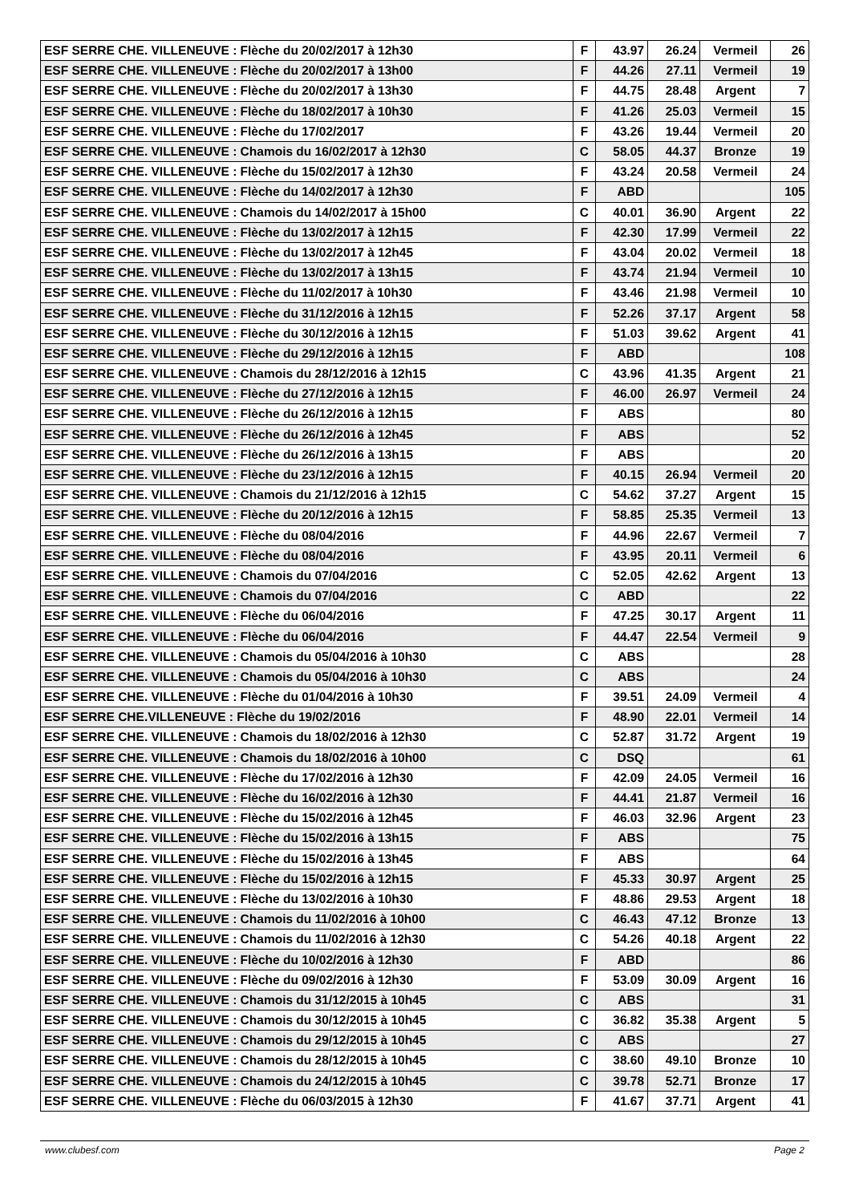| ESF SERRE CHE. VILLENEUVE : Flèche du 20/02/2017 à 12h30 | F | 43.97 | 26.24 | Vermeil | 26 |
| ESF SERRE CHE. VILLENEUVE : Flèche du 20/02/2017 à 13h00 | F | 44.26 | 27.11 | Vermeil | 19 |
| ESF SERRE CHE. VILLENEUVE : Flèche du 20/02/2017 à 13h30 | F | 44.75 | 28.48 | Argent | 7 |
| ESF SERRE CHE. VILLENEUVE : Flèche du 18/02/2017 à 10h30 | F | 41.26 | 25.03 | Vermeil | 15 |
| ESF SERRE CHE. VILLENEUVE : Flèche du 17/02/2017 | F | 43.26 | 19.44 | Vermeil | 20 |
| ESF SERRE CHE. VILLENEUVE : Chamois du 16/02/2017 à 12h30 | C | 58.05 | 44.37 | Bronze | 19 |
| ESF SERRE CHE. VILLENEUVE : Flèche du 15/02/2017 à 12h30 | F | 43.24 | 20.58 | Vermeil | 24 |
| ESF SERRE CHE. VILLENEUVE : Flèche du 14/02/2017 à 12h30 | F | ABD | | | 105 |
| ESF SERRE CHE. VILLENEUVE : Chamois du 14/02/2017 à 15h00 | C | 40.01 | 36.90 | Argent | 22 |
| ESF SERRE CHE. VILLENEUVE : Flèche du 13/02/2017 à 12h15 | F | 42.30 | 17.99 | Vermeil | 22 |
| ESF SERRE CHE. VILLENEUVE : Flèche du 13/02/2017 à 12h45 | F | 43.04 | 20.02 | Vermeil | 18 |
| ESF SERRE CHE. VILLENEUVE : Flèche du 13/02/2017 à 13h15 | F | 43.74 | 21.94 | Vermeil | 10 |
| ESF SERRE CHE. VILLENEUVE : Flèche du 11/02/2017 à 10h30 | F | 43.46 | 21.98 | Vermeil | 10 |
| ESF SERRE CHE. VILLENEUVE : Flèche du 31/12/2016 à 12h15 | F | 52.26 | 37.17 | Argent | 58 |
| ESF SERRE CHE. VILLENEUVE : Flèche du 30/12/2016 à 12h15 | F | 51.03 | 39.62 | Argent | 41 |
| ESF SERRE CHE. VILLENEUVE : Flèche du 29/12/2016 à 12h15 | F | ABD | | | 108 |
| ESF SERRE CHE. VILLENEUVE : Chamois du 28/12/2016 à 12h15 | C | 43.96 | 41.35 | Argent | 21 |
| ESF SERRE CHE. VILLENEUVE : Flèche du 27/12/2016 à 12h15 | F | 46.00 | 26.97 | Vermeil | 24 |
| ESF SERRE CHE. VILLENEUVE : Flèche du 26/12/2016 à 12h15 | F | ABS | | | 80 |
| ESF SERRE CHE. VILLENEUVE : Flèche du 26/12/2016 à 12h45 | F | ABS | | | 52 |
| ESF SERRE CHE. VILLENEUVE : Flèche du 26/12/2016 à 13h15 | F | ABS | | | 20 |
| ESF SERRE CHE. VILLENEUVE : Flèche du 23/12/2016 à 12h15 | F | 40.15 | 26.94 | Vermeil | 20 |
| ESF SERRE CHE. VILLENEUVE : Chamois du 21/12/2016 à 12h15 | C | 54.62 | 37.27 | Argent | 15 |
| ESF SERRE CHE. VILLENEUVE : Flèche du 20/12/2016 à 12h15 | F | 58.85 | 25.35 | Vermeil | 13 |
| ESF SERRE CHE. VILLENEUVE : Flèche du 08/04/2016 | F | 44.96 | 22.67 | Vermeil | 7 |
| ESF SERRE CHE. VILLENEUVE : Flèche du 08/04/2016 | F | 43.95 | 20.11 | Vermeil | 6 |
| ESF SERRE CHE. VILLENEUVE : Chamois du 07/04/2016 | C | 52.05 | 42.62 | Argent | 13 |
| ESF SERRE CHE. VILLENEUVE : Chamois du 07/04/2016 | C | ABD | | | 22 |
| ESF SERRE CHE. VILLENEUVE : Flèche du 06/04/2016 | F | 47.25 | 30.17 | Argent | 11 |
| ESF SERRE CHE. VILLENEUVE : Flèche du 06/04/2016 | F | 44.47 | 22.54 | Vermeil | 9 |
| ESF SERRE CHE. VILLENEUVE : Chamois du 05/04/2016 à 10h30 | C | ABS | | | 28 |
| ESF SERRE CHE. VILLENEUVE : Chamois du 05/04/2016 à 10h30 | C | ABS | | | 24 |
| ESF SERRE CHE. VILLENEUVE : Flèche du 01/04/2016 à 10h30 | F | 39.51 | 24.09 | Vermeil | 4 |
| ESF SERRE CHE.VILLENEUVE : Flèche du 19/02/2016 | F | 48.90 | 22.01 | Vermeil | 14 |
| ESF SERRE CHE. VILLENEUVE : Chamois du 18/02/2016 à 12h30 | C | 52.87 | 31.72 | Argent | 19 |
| ESF SERRE CHE. VILLENEUVE : Chamois du 18/02/2016 à 10h00 | C | DSQ | | | 61 |
| ESF SERRE CHE. VILLENEUVE : Flèche du 17/02/2016 à 12h30 | F | 42.09 | 24.05 | Vermeil | 16 |
| ESF SERRE CHE. VILLENEUVE : Flèche du 16/02/2016 à 12h30 | F | 44.41 | 21.87 | Vermeil | 16 |
| ESF SERRE CHE. VILLENEUVE : Flèche du 15/02/2016 à 12h45 | F | 46.03 | 32.96 | Argent | 23 |
| ESF SERRE CHE. VILLENEUVE : Flèche du 15/02/2016 à 13h15 | F | ABS | | | 75 |
| ESF SERRE CHE. VILLENEUVE : Flèche du 15/02/2016 à 13h45 | F | ABS | | | 64 |
| ESF SERRE CHE. VILLENEUVE : Flèche du 15/02/2016 à 12h15 | F | 45.33 | 30.97 | Argent | 25 |
| ESF SERRE CHE. VILLENEUVE : Flèche du 13/02/2016 à 10h30 | F | 48.86 | 29.53 | Argent | 18 |
| ESF SERRE CHE. VILLENEUVE : Chamois du 11/02/2016 à 10h00 | C | 46.43 | 47.12 | Bronze | 13 |
| ESF SERRE CHE. VILLENEUVE : Chamois du 11/02/2016 à 12h30 | C | 54.26 | 40.18 | Argent | 22 |
| ESF SERRE CHE. VILLENEUVE : Flèche du 10/02/2016 à 12h30 | F | ABD | | | 86 |
| ESF SERRE CHE. VILLENEUVE : Flèche du 09/02/2016 à 12h30 | F | 53.09 | 30.09 | Argent | 16 |
| ESF SERRE CHE. VILLENEUVE : Chamois du 31/12/2015 à 10h45 | C | ABS | | | 31 |
| ESF SERRE CHE. VILLENEUVE : Chamois du 30/12/2015 à 10h45 | C | 36.82 | 35.38 | Argent | 5 |
| ESF SERRE CHE. VILLENEUVE : Chamois du 29/12/2015 à 10h45 | C | ABS | | | 27 |
| ESF SERRE CHE. VILLENEUVE : Chamois du 28/12/2015 à 10h45 | C | 38.60 | 49.10 | Bronze | 10 |
| ESF SERRE CHE. VILLENEUVE : Chamois du 24/12/2015 à 10h45 | C | 39.78 | 52.71 | Bronze | 17 |
| ESF SERRE CHE. VILLENEUVE : Flèche du 06/03/2015 à 12h30 | F | 41.67 | 37.71 | Argent | 41 |
www.clubesf.com Page 2